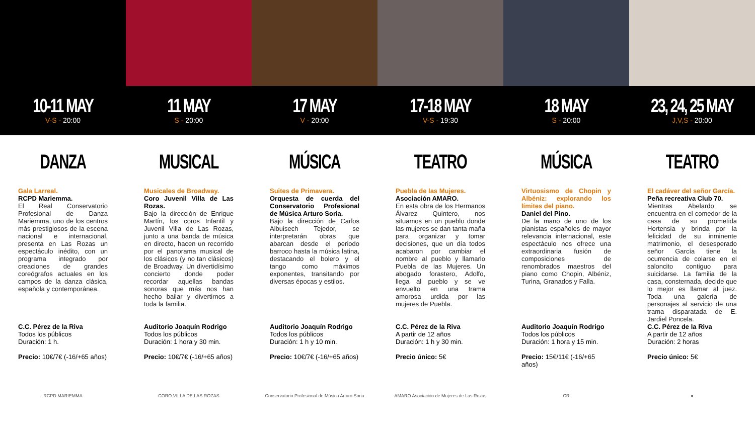10-11 MAY
V-S - 20:00
11 MAY
S - 20:00
17 MAY
V - 20:00
17-18 MAY
V-S - 19:30
18 MAY
S - 20:00
23, 24, 25 MAY
J,V,S - 20:00
DANZA
Gala Larreal.
RCPD Mariemma.
El Real Conservatorio Profesional de Danza Mariemma, uno de los centros más prestigiosos de la escena nacional e internacional, presenta en Las Rozas un espectáculo inédito, con un programa integrado por creaciones de grandes coreógrafos actuales en los campos de la danza clásica, española y contemporánea.
C.C. Pérez de la Riva
Todos los públicos
Duración: 1 h.
Precio: 10€/7€ (-16/+65 años)
RCPD MARIEMMA
MUSICAL
Musicales de Broadway.
Coro Juvenil Villa de Las Rozas.
Bajo la dirección de Enrique Martín, los coros Infantil y Juvenil Villa de Las Rozas, junto a una banda de música en directo, hacen un recorrido por el panorama musical de los clásicos (y no tan clásicos) de Broadway. Un divertidísimo concierto donde poder recordar aquellas bandas sonoras que más nos han hecho bailar y divertirnos a toda la familia.
Auditorio Joaquín Rodrigo
Todos los públicos
Duración: 1 hora y 30 min.
Precio: 10€/7€ (-16/+65 años)
CORO VILLA DE LAS ROZAS
MÚSICA
Suites de Primavera.
Orquesta de cuerda del Conservatorio Profesional de Música Arturo Soria.
Bajo la dirección de Carlos Albuisech Tejedor, se interpretarán obras que abarcan desde el periodo barroco hasta la música latina, destacando el bolero y el tango como máximos exponentes, transitando por diversas épocas y estilos.
Auditorio Joaquín Rodrigo
Todos los públicos
Duración: 1 h y 10 min.
Precio: 10€/7€ (-16/+65 años)
Conservatorio Profesional de Música Arturo Soria
TEATRO
Puebla de las Mujeres.
Asociación AMARO.
En esta obra de los Hermanos Álvarez Quintero, nos situamos en un pueblo donde las mujeres se dan tanta maña para organizar y tomar decisiones, que un día todos acabaron por cambiar el nombre al pueblo y llamarlo Puebla de las Mujeres. Un abogado forastero, Adolfo, llega al pueblo y se ve envuelto en una trama amorosa urdida por las mujeres de Puebla.
C.C. Pérez de la Riva
A partir de 12 años
Duración: 1 h y 30 min.
Precio único: 5€
AMARO Asociación de Mujeres de Las Rozas
MÚSICA
Virtuosismo de Chopin y Albéniz: explorando los límites del piano.
Daniel del Pino.
De la mano de uno de los pianistas españoles de mayor relevancia internacional, este espectáculo nos ofrece una extraordinaria fusión de composiciones de renombrados maestros del piano como Chopin, Albéniz, Turina, Granados y Falla.
Auditorio Joaquín Rodrigo
Todos los públicos
Duración: 1 hora y 15 min.
Precio: 15€/11€ (-16/+65 años)
CR
TEATRO
El cadáver del señor García.
Peña recreativa Club 70.
Mientras Abelardo se encuentra en el comedor de la casa de su prometida Hortensia y brinda por la felicidad de su inminente matrimonio, el desesperado señor García tiene la ocurrencia de colarse en el saloncito contiguo para suicidarse. La familia de la casa, consternada, decide que lo mejor es llamar al juez. Toda una galería de personajes al servicio de una trama disparatada de E. Jardiel Poncela.
C.C. Pérez de la Riva
A partir de 12 años
Duración: 2 horas
Precio único: 5€
●